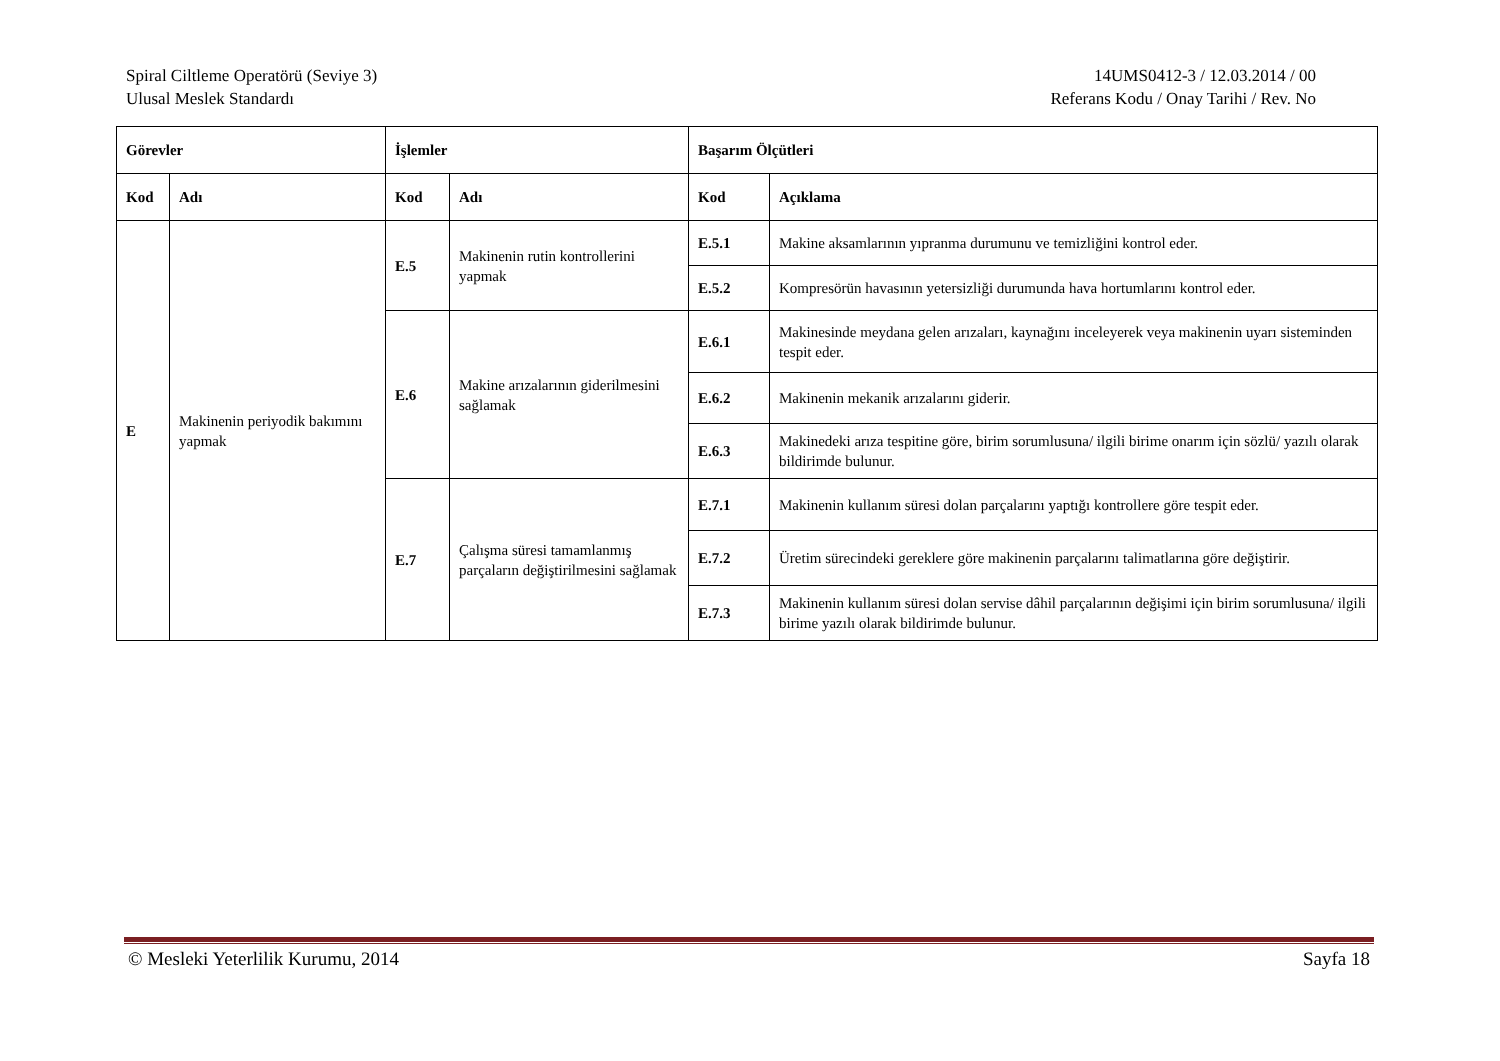Spiral Ciltleme Operatörü (Seviye 3)
Ulusal Meslek Standardı
14UMS0412-3 / 12.03.2014 / 00
Referans Kodu / Onay Tarihi / Rev. No
| Görevler | | İşlemler | | Başarım Ölçütleri | |
| --- | --- | --- | --- | --- | --- |
| Kod | Adı | Kod | Adı | Kod | Açıklama |
| E | Makinenin periyodik bakımını yapmak | E.5 | Makinenin rutin kontrollerini yapmak | E.5.1 | Makine aksamlarının yıpranma durumunu ve temizliğini kontrol eder. |
| | | | | E.5.2 | Kompresörün havasının yetersizliği durumunda hava hortumlarını kontrol eder. |
| | | E.6 | Makine arızalarının giderilmesini sağlamak | E.6.1 | Makinesinde meydana gelen arızaları, kaynağını inceleyerek veya makinenin uyarı sisteminden tespit eder. |
| | | | | E.6.2 | Makinenin mekanik arızalarını giderir. |
| | | | | E.6.3 | Makinedeki arıza tespitine göre, birim sorumlusuna/ ilgili birime onarım için sözlü/ yazılı olarak bildirimde bulunur. |
| | | E.7 | Çalışma süresi tamamlanmış parçaların değiştirilmesini sağlamak | E.7.1 | Makinenin kullanım süresi dolan parçalarını yaptığı kontrollere göre tespit eder. |
| | | | | E.7.2 | Üretim sürecindeki gereklere göre makinenin parçalarını talimatlarına göre değiştirir. |
| | | | | E.7.3 | Makinenin kullanım süresi dolan servise dâhil parçalarının değişimi için birim sorumlusuna/ ilgili birime yazılı olarak bildirimde bulunur. |
© Mesleki Yeterlilik Kurumu, 2014 Sayfa 18